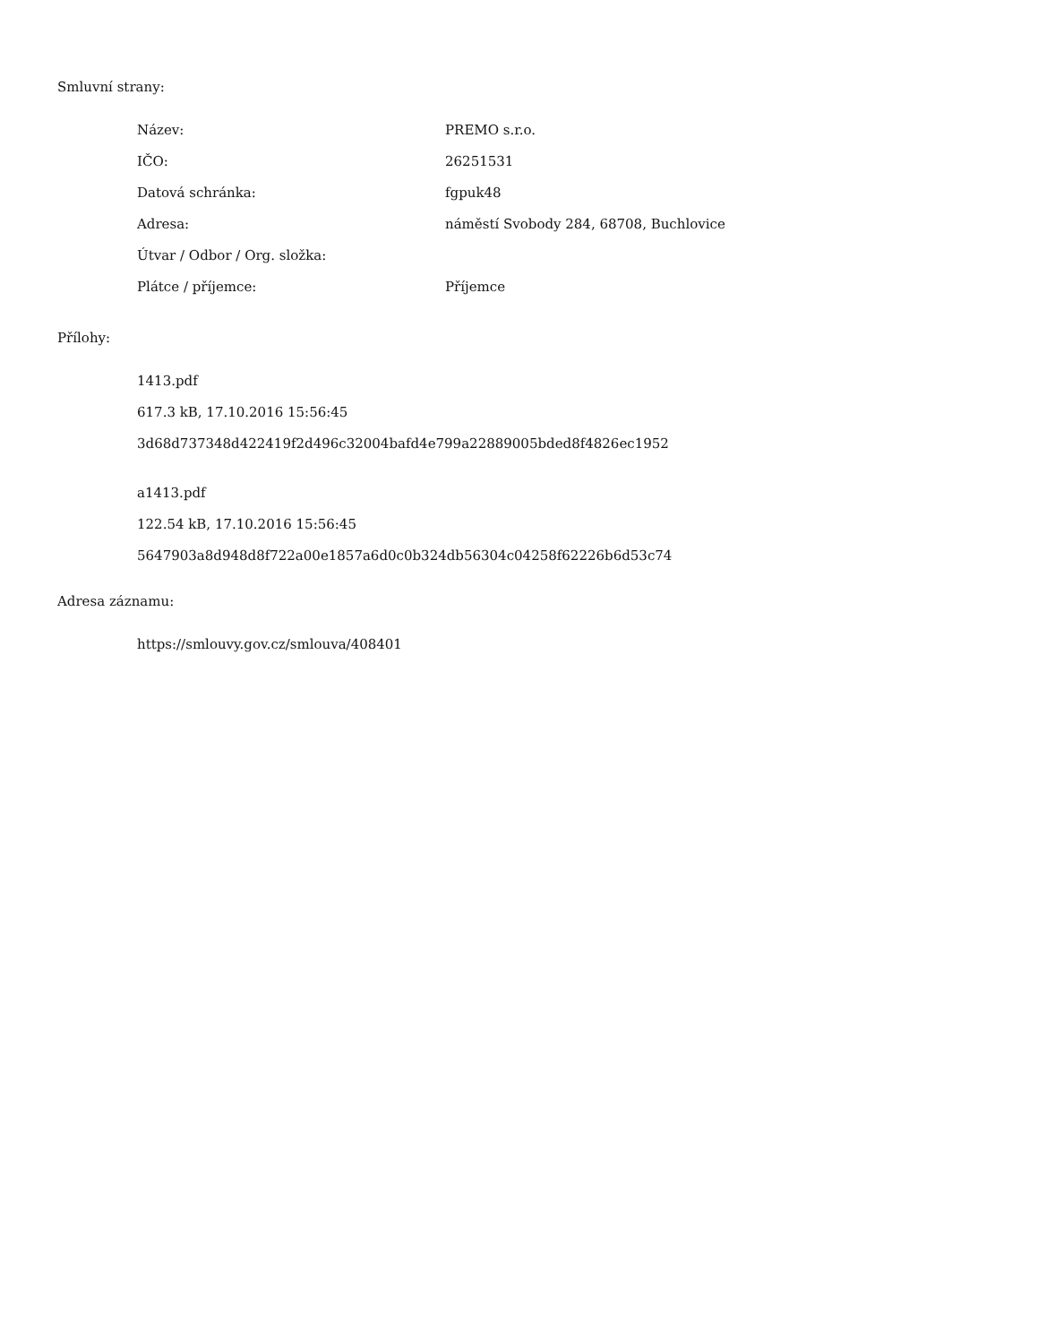Smluvní strany:
| Název: | PREMO s.r.o. |
| IČO: | 26251531 |
| Datová schránka: | fgpuk48 |
| Adresa: | náměstí Svobody 284, 68708, Buchlovice |
| Útvar / Odbor / Org. složka: | |
| Plátce / příjemce: | Příjemce |
Přílohy:
1413.pdf
617.3 kB, 17.10.2016 15:56:45
3d68d737348d422419f2d496c32004bafd4e799a22889005bded8f4826ec1952
a1413.pdf
122.54 kB, 17.10.2016 15:56:45
5647903a8d948d8f722a00e1857a6d0c0b324db56304c04258f62226b6d53c74
Adresa záznamu:
https://smlouvy.gov.cz/smlouva/408401